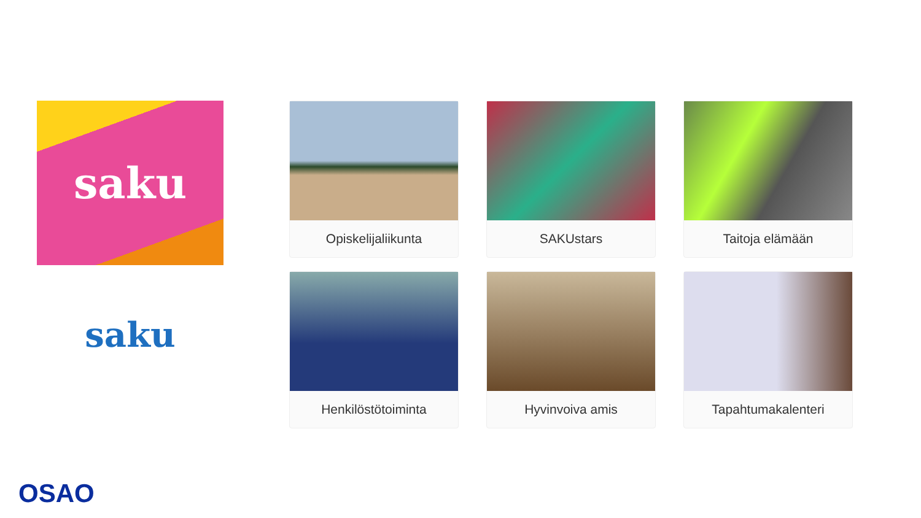saku
saku
Opiskelijaliikunta
SAKUstars
Taitoja elämään
Henkilöstötoiminta
Hyvinvoiva amis
Tapahtumakalenteri
OSAO